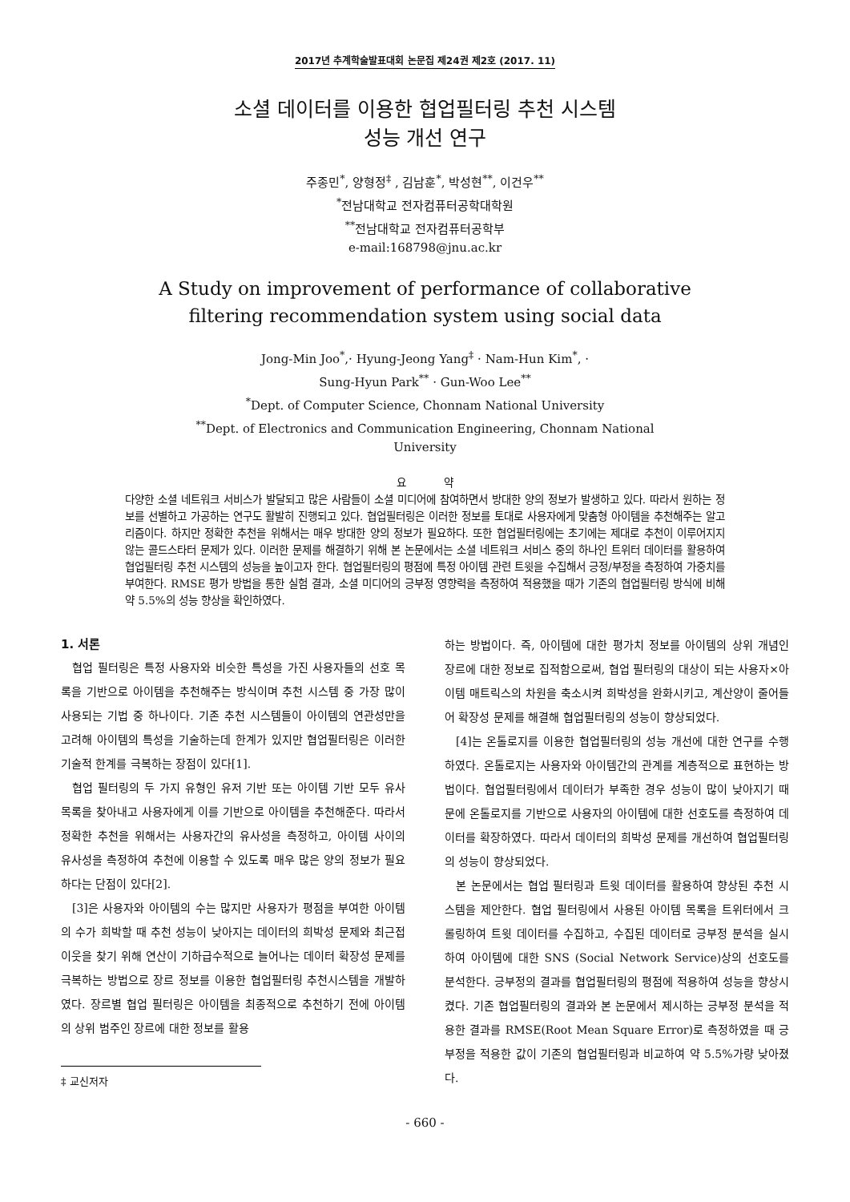2017년 추계학술발표대회 논문집 제24권 제2호 (2017. 11)
소셜 데이터를 이용한 협업필터링 추천 시스템
성능 개선 연구
주종민<sup>*</sup>, 양형정<sup>‡</sup> , 김남훈<sup>*</sup>, 박성현<sup>**</sup>, 이건우<sup>**</sup>
<sup>*</sup> 전남대학교 전자컴퓨터공학대학원
<sup>**</sup> 전남대학교 전자컴퓨터공학부
e-mail:168798@jnu.ac.kr
A Study on improvement of performance of collaborative
filtering recommendation system using social data
Jong-Min Joo<sup>*</sup>,· Hyung-Jeong Yang<sup>‡</sup> · Nam-Hun Kim<sup>*</sup>, ·
Sung-Hyun Park<sup>**</sup> · Gun-Woo Lee<sup>**</sup>
<sup>*</sup> Dept. of Computer Science, Chonnam National University
<sup>**</sup> Dept. of Electronics and Communication Engineering, Chonnam National
University
요 약
다양한 소셜 네트워크 서비스가 발달되고 많은 사람들이 소셜 미디어에 참여하면서 방대한 양의 정보가 발생하고 있다. 따라서 원하는 정보를 선별하고 가공하는 연구도 활발히 진행되고 있다. 협업필터링은 이러한 정보를 토대로 사용자에게 맞춤형 아이템을 추천해주는 알고리즘이다. 하지만 정확한 추천을 위해서는 매우 방대한 양의 정보가 필요하다. 또한 협업필터링에는 초기에는 제대로 추천이 이루어지지 않는 콜드스타터 문제가 있다. 이러한 문제를 해결하기 위해 본 논문에서는 소셜 네트워크 서비스 중의 하나인 트위터 데이터를 활용하여 협업필터링 추천 시스템의 성능을 높이고자 한다. 협업필터링의 평점에 특정 아이템 관련 트윗을 수집해서 긍정/부정을 측정하여 가중치를 부여한다. RMSE 평가 방법을 통한 실험 결과, 소셜 미디어의 긍부정 영향력을 측정하여 적용했을 때가 기존의 협업필터링 방식에 비해 약 5.5%의 성능 향상을 확인하였다.
1. 서론
협업 필터링은 특정 사용자와 비슷한 특성을 가진 사용자들의 선호 목록을 기반으로 아이템을 추천해주는 방식이며 추천 시스템 중 가장 많이 사용되는 기법 중 하나이다. 기존 추천 시스템들이 아이템의 연관성만을 고려해 아이템의 특성을 기술하는데 한계가 있지만 협업필터링은 이러한 기술적 한계를 극복하는 장점이 있다[1].
협업 필터링의 두 가지 유형인 유저 기반 또는 아이템 기반 모두 유사 목록을 찾아내고 사용자에게 이를 기반으로 아이템을 추천해준다. 따라서 정확한 추천을 위해서는 사용자간의 유사성을 측정하고, 아이템 사이의 유사성을 측정하여 추천에 이용할 수 있도록 매우 많은 양의 정보가 필요하다는 단점이 있다[2].
[3]은 사용자와 아이템의 수는 많지만 사용자가 평점을 부여한 아이템의 수가 희박할 때 추천 성능이 낮아지는 데이터의 희박성 문제와 최근접 이웃을 찾기 위해 연산이 기하급수적으로 늘어나는 데이터 확장성 문제를 극복하는 방법으로 장르 정보를 이용한 협업필터링 추천시스템을 개발하였다. 장르별 협업 필터링은 아이템을 최종적으로 추천하기 전에 아이템의 상위 범주인 장르에 대한 정보를 활용
‡ 교신저자
하는 방법이다. 즉, 아이템에 대한 평가치 정보를 아이템의 상위 개념인 장르에 대한 정보로 집적함으로써, 협업 필터링의 대상이 되는 사용자×아이템 매트릭스의 차원을 축소시켜 희박성을 완화시키고, 계산양이 줄어들어 확장성 문제를 해결해 협업필터링의 성능이 향상되었다.
[4]는 온톨로지를 이용한 협업필터링의 성능 개선에 대한 연구를 수행하였다. 온톨로지는 사용자와 아이템간의 관계를 계층적으로 표현하는 방법이다. 협업필터링에서 데이터가 부족한 경우 성능이 많이 낮아지기 때문에 온톨로지를 기반으로 사용자의 아이템에 대한 선호도를 측정하여 데이터를 확장하였다. 따라서 데이터의 희박성 문제를 개선하여 협업필터링의 성능이 향상되었다.
본 논문에서는 협업 필터링과 트윗 데이터를 활용하여 향상된 추천 시스템을 제안한다. 협업 필터링에서 사용된 아이템 목록을 트위터에서 크롤링하여 트윗 데이터를 수집하고, 수집된 데이터로 긍부정 분석을 실시하여 아이템에 대한 SNS (Social Network Service)상의 선호도를 분석한다. 긍부정의 결과를 협업필터링의 평점에 적용하여 성능을 향상시켰다. 기존 협업필터링의 결과와 본 논문에서 제시하는 긍부정 분석을 적용한 결과를 RMSE(Root Mean Square Error)로 측정하였을 때 긍부정을 적용한 값이 기존의 협업필터링과 비교하여 약 5.5%가량 낮아졌다.
- 660 -